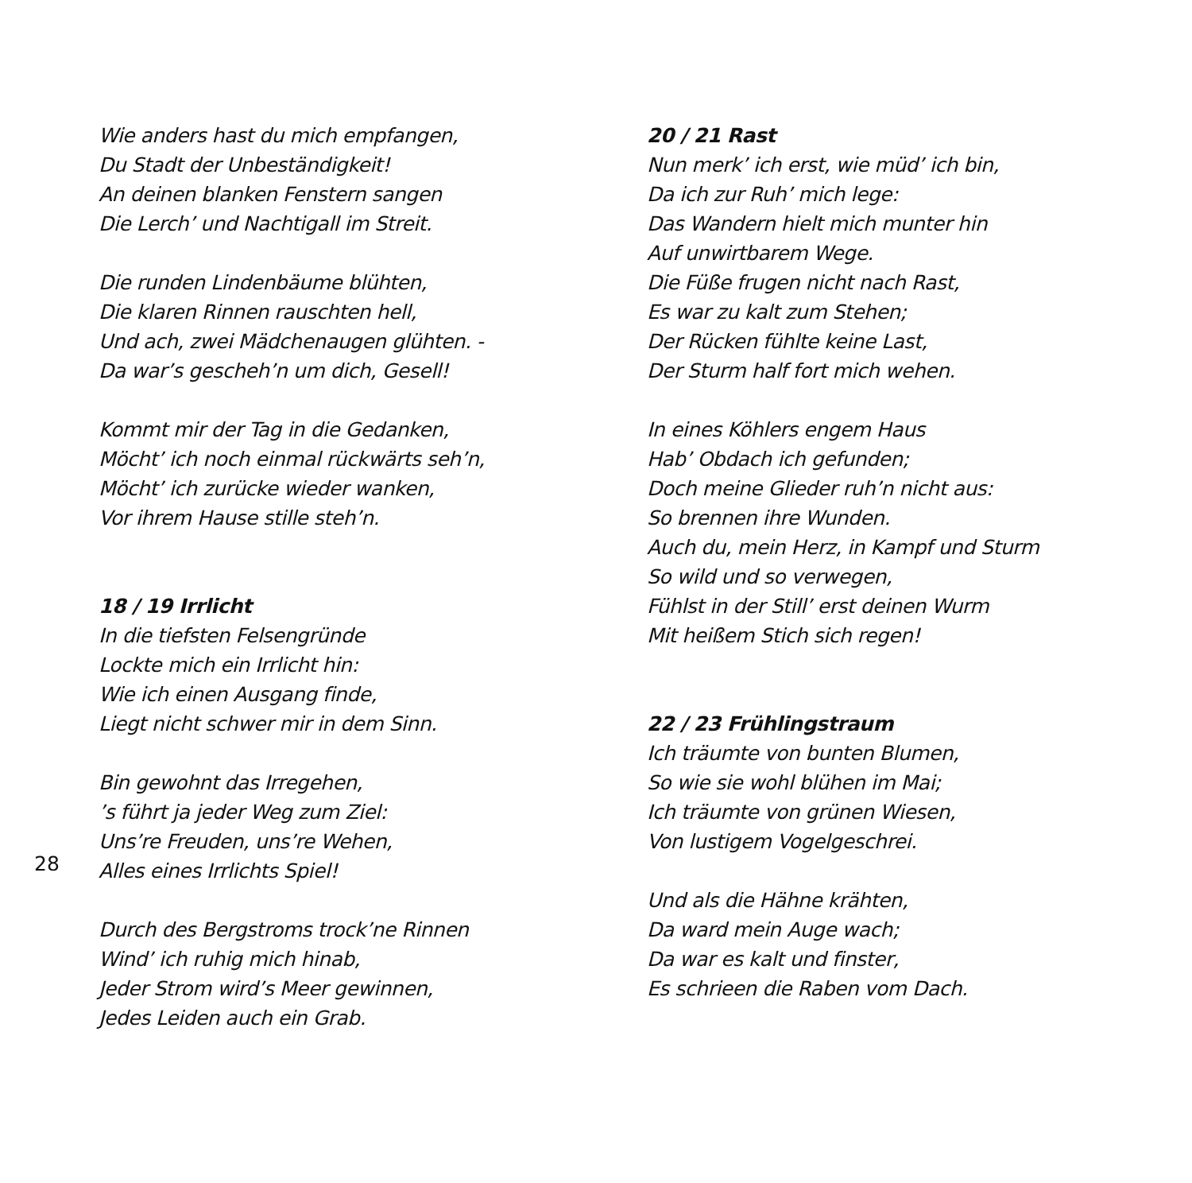Wie anders hast du mich empfangen,
Du Stadt der Unbeständigkeit!
An deinen blanken Fenstern sangen
Die Lerch’ und Nachtigall im Streit.
Die runden Lindenbäume blühten,
Die klaren Rinnen rauschten hell,
Und ach, zwei Mädchenaugen glühten. -
Da war’s gescheh’n um dich, Gesell!
Kommt mir der Tag in die Gedanken,
Möcht’ ich noch einmal rückwärts seh’n,
Möcht’ ich zurücke wieder wanken,
Vor ihrem Hause stille steh’n.
18 / 19 Irrlicht
In die tiefsten Felsengründe
Lockte mich ein Irrlicht hin:
Wie ich einen Ausgang finde,
Liegt nicht schwer mir in dem Sinn.
Bin gewohnt das Irregehen,
’s führt ja jeder Weg zum Ziel:
Uns’re Freuden, uns’re Wehen,
Alles eines Irrlichts Spiel!
Durch des Bergstroms trock’ne Rinnen
Wind’ ich ruhig mich hinab,
Jeder Strom wird’s Meer gewinnen,
Jedes Leiden auch ein Grab.
20 / 21 Rast
Nun merk’ ich erst, wie müd’ ich bin,
Da ich zur Ruh’ mich lege:
Das Wandern hielt mich munter hin
Auf unwirtbarem Wege.
Die Füße frugen nicht nach Rast,
Es war zu kalt zum Stehen;
Der Rücken fühlte keine Last,
Der Sturm half fort mich wehen.
In eines Köhlers engem Haus
Hab’ Obdach ich gefunden;
Doch meine Glieder ruh’n nicht aus:
So brennen ihre Wunden.
Auch du, mein Herz, in Kampf und Sturm
So wild und so verwegen,
Fühlst in der Still’ erst deinen Wurm
Mit heißem Stich sich regen!
22 / 23 Frühlingstraum
Ich träumte von bunten Blumen,
So wie sie wohl blühen im Mai;
Ich träumte von grünen Wiesen,
Von lustigem Vogelgeschrei.
Und als die Hähne krähten,
Da ward mein Auge wach;
Da war es kalt und finster,
Es schrieen die Raben vom Dach.
28